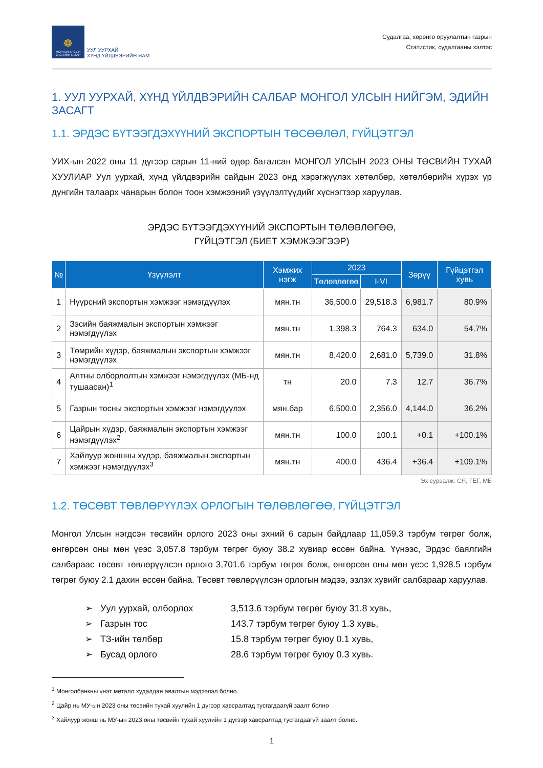☸
МОНГОЛ УЛСЫН ЗАСГИЙН ГАЗАР
УУЛ УУРХАЙ,
ХҮНД ҮЙЛДВЭРИЙН ЯАМ
Судалгаа, хөрөнгө оруулалтын газрын
Статистик, судалгааны хэлтэс
1. УУЛ УУРХАЙ, ХҮНД ҮЙЛДВЭРИЙН САЛБАР МОНГОЛ УЛСЫН НИЙГЭМ, ЭДИЙН ЗАСАГТ
1.1. ЭРДЭС БҮТЭЭГДЭХҮҮНИЙ ЭКСПОРТЫН ТӨСӨӨЛӨЛ, ГҮЙЦЭТГЭЛ
УИХ-ын 2022 оны 11 дүгээр сарын 11-ний өдөр баталсан МОНГОЛ УЛСЫН 2023 ОНЫ ТӨСВИЙН ТУХАЙ ХУУЛИАР Уул уурхай, хүнд үйлдвэрийн сайдын 2023 онд хэрэгжүүлэх хөтөлбөр, хөтөлбөрийн хүрэх үр дүнгийн талаарх чанарын болон тоон хэмжээний үзүүлэлтүүдийг хүснэгтээр харуулав.
ЭРДЭС БҮТЭЭГДЭХҮҮНИЙ ЭКСПОРТЫН ТӨЛӨВЛӨГӨӨ,
ГҮЙЦЭТГЭЛ (БИЕТ ХЭМЖЭЭГЭЭР)
| № | Үзүүлэлт | Хэмжих нэгж | 2023 | | Зөрүү | Гүйцэтгэл хувь |
| --- | --- | --- | --- | --- | --- | --- |
| | | | Төлөвлөгөө | I-VI | | |
| 1 | Нүүрсний экспортын хэмжээг нэмэгдүүлэх | мян.тн | 36,500.0 | 29,518.3 | 6,981.7 | 80.9% |
| 2 | Зэсийн баяжмалын экспортын хэмжээг нэмэгдүүлэх | мян.тн | 1,398.3 | 764.3 | 634.0 | 54.7% |
| 3 | Төмрийн хүдэр, баяжмалын экспортын хэмжээг нэмэгдүүлэх | мян.тн | 8,420.0 | 2,681.0 | 5,739.0 | 31.8% |
| 4 | Алтны олборлолтын хэмжээг нэмэгдүүлэх (МБ-нд тушаасан)<sup>1</sup> | тн | 20.0 | 7.3 | 12.7 | 36.7% |
| 5 | Газрын тосны экспортын хэмжээг нэмэгдүүлэх | мян.бар | 6,500.0 | 2,356.0 | 4,144.0 | 36.2% |
| 6 | Цайрын хүдэр, баяжмалын экспортын хэмжээг нэмэгдүүлэх<sup>2</sup> | мян.тн | 100.0 | 100.1 | +0.1 | +100.1% |
| 7 | Хайлуур жоншны хүдэр, баяжмалын экспортын хэмжээг нэмэгдүүлэх<sup>3</sup> | мян.тн | 400.0 | 436.4 | +36.4 | +109.1% |
Эх сурвалж: СЯ, ГЕГ, МБ
1.2. ТӨСӨВТ ТӨВЛӨРҮҮЛЭХ ОРЛОГЫН ТӨЛӨВЛӨГӨӨ, ГҮЙЦЭТГЭЛ
Монгол Улсын нэгдсэн төсвийн орлого 2023 оны эхний 6 сарын байдлаар 11,059.3 тэрбум төгрөг болж, өнгөрсөн оны мөн үеэс 3,057.8 тэрбум төгрөг буюу 38.2 хувиар өссөн байна. Үүнээс, Эрдэс баялгийн салбараас төсөвт төвлөрүүлсэн орлого 3,701.6 тэрбум төгрөг болж, өнгөрсөн оны мөн үеэс 1,928.5 тэрбум төгрөг буюу 2.1 дахин өссөн байна. Төсөвт төвлөрүүлсэн орлогын мэдээ, эзлэх хувийг салбараар харуулав.
➢ Уул уурхай, олборлох 3,513.6 тэрбум төгрөг буюу 31.8 хувь,
➢ Газрын тос 143.7 тэрбум төгрөг буюу 1.3 хувь,
➢ ТЗ-ийн төлбөр 15.8 тэрбум төгрөг буюу 0.1 хувь,
➢ Бусад орлого 28.6 тэрбум төгрөг буюу 0.3 хувь.
<sup>1</sup> Монголбанкны үнэт металл худалдан авалтын мэдээлэл болно.
<sup>2</sup> Цайр нь МУ-ын 2023 оны төсвийн тухай хуулийн 1 дүгээр хавсралтад тусгагдаагүй заалт болно
<sup>3</sup> Хайлуур жонш нь МУ-ын 2023 оны төсвийн тухай хуулийн 1 дүгээр хавсралтад тусгагдаагүй заалт болно.
1